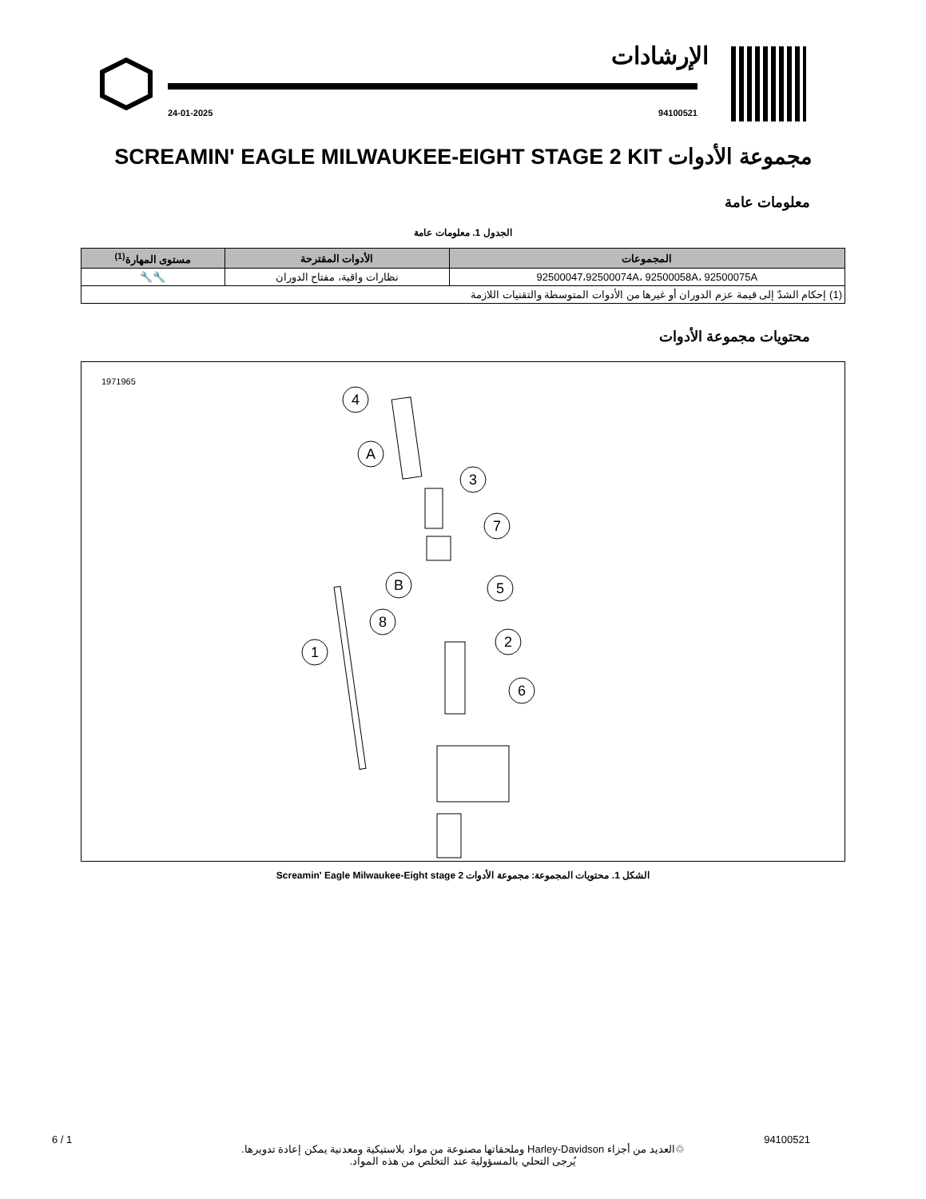الإرشادات
94100521 24-01-2025
مجموعة الأدوات SCREAMIN' EAGLE MILWAUKEE-EIGHT STAGE 2 KIT
معلومات عامة
الجدول 1. معلومات عامة
| المجموعات | الأدوات المقترحة | مستوى المهارة<sup>(1)</sup> |
| --- | --- | --- |
| 92500047،92500074A، 92500058A، 92500075A | نظارات واقية، مفتاح الدوران | 🔧🔧 |
| (1) إحكام الشدّ إلى قيمة عزم الدوران أو غيرها من الأدوات المتوسطة والتقنيات اللازمة | | |
محتويات مجموعة الأدوات
1971965
4
A
3
7
B
5
8
2
1
6
الشكل 1. محتويات المجموعة: مجموعة الأدوات Screamin' Eagle Milwaukee-Eight stage 2
6 / 1 94100521
♲العديد من أجزاء Harley-Davidson وملحقاتها مصنوعة من مواد بلاستيكية ومعدنية يمكن إعادة تدويرها.
يُرجى التحلي بالمسؤولية عند التخلص من هذه المواد.